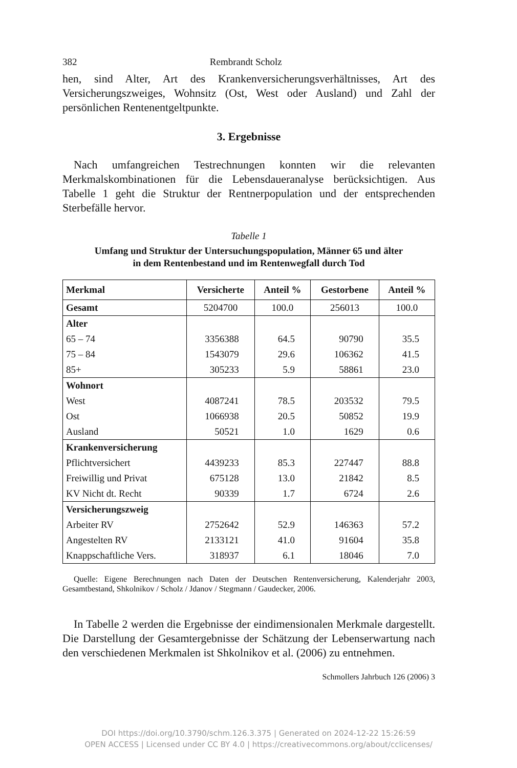382 Rembrandt Scholz
hen, sind Alter, Art des Krankenversicherungsverhältnisses, Art des Versicherungszweiges, Wohnsitz (Ost, West oder Ausland) und Zahl der persönlichen Rentenentgeltpunkte.
3. Ergebnisse
Nach umfangreichen Testrechnungen konnten wir die relevanten Merkmalskombinationen für die Lebensdaueranalyse berücksichtigen. Aus Tabelle 1 geht die Struktur der Rentnerpopulation und der entsprechenden Sterbefälle hervor.
Tabelle 1
Umfang und Struktur der Untersuchungspopulation, Männer 65 und älter
in dem Rentenbestand und im Rentenwegfall durch Tod
| Merkmal | Versicherte | Anteil % | Gestorbene | Anteil % |
| --- | --- | --- | --- | --- |
| Gesamt | 5204700 | 100.0 | 256013 | 100.0 |
| Alter | | | | |
| 65 – 74 | 3356388 | 64.5 | 90790 | 35.5 |
| 75 – 84 | 1543079 | 29.6 | 106362 | 41.5 |
| 85+ | 305233 | 5.9 | 58861 | 23.0 |
| Wohnort | | | | |
| West | 4087241 | 78.5 | 203532 | 79.5 |
| Ost | 1066938 | 20.5 | 50852 | 19.9 |
| Ausland | 50521 | 1.0 | 1629 | 0.6 |
| Krankenversicherung | | | | |
| Pflichtversichert | 4439233 | 85.3 | 227447 | 88.8 |
| Freiwillig und Privat | 675128 | 13.0 | 21842 | 8.5 |
| KV Nicht dt. Recht | 90339 | 1.7 | 6724 | 2.6 |
| Versicherungszweig | | | | |
| Arbeiter RV | 2752642 | 52.9 | 146363 | 57.2 |
| Angestelten RV | 2133121 | 41.0 | 91604 | 35.8 |
| Knappschaftliche Vers. | 318937 | 6.1 | 18046 | 7.0 |
Quelle: Eigene Berechnungen nach Daten der Deutschen Rentenversicherung, Kalenderjahr 2003, Gesamtbestand, Shkolnikov / Scholz / Jdanov / Stegmann / Gaudecker, 2006.
In Tabelle 2 werden die Ergebnisse der eindimensionalen Merkmale dargestellt. Die Darstellung der Gesamtergebnisse der Schätzung der Lebenserwartung nach den verschiedenen Merkmalen ist Shkolnikov et al. (2006) zu entnehmen.
Schmollers Jahrbuch 126 (2006) 3
DOI https://doi.org/10.3790/schm.126.3.375 | Generated on 2024-12-22 15:26:59
OPEN ACCESS | Licensed under CC BY 4.0 | https://creativecommons.org/about/cclicenses/